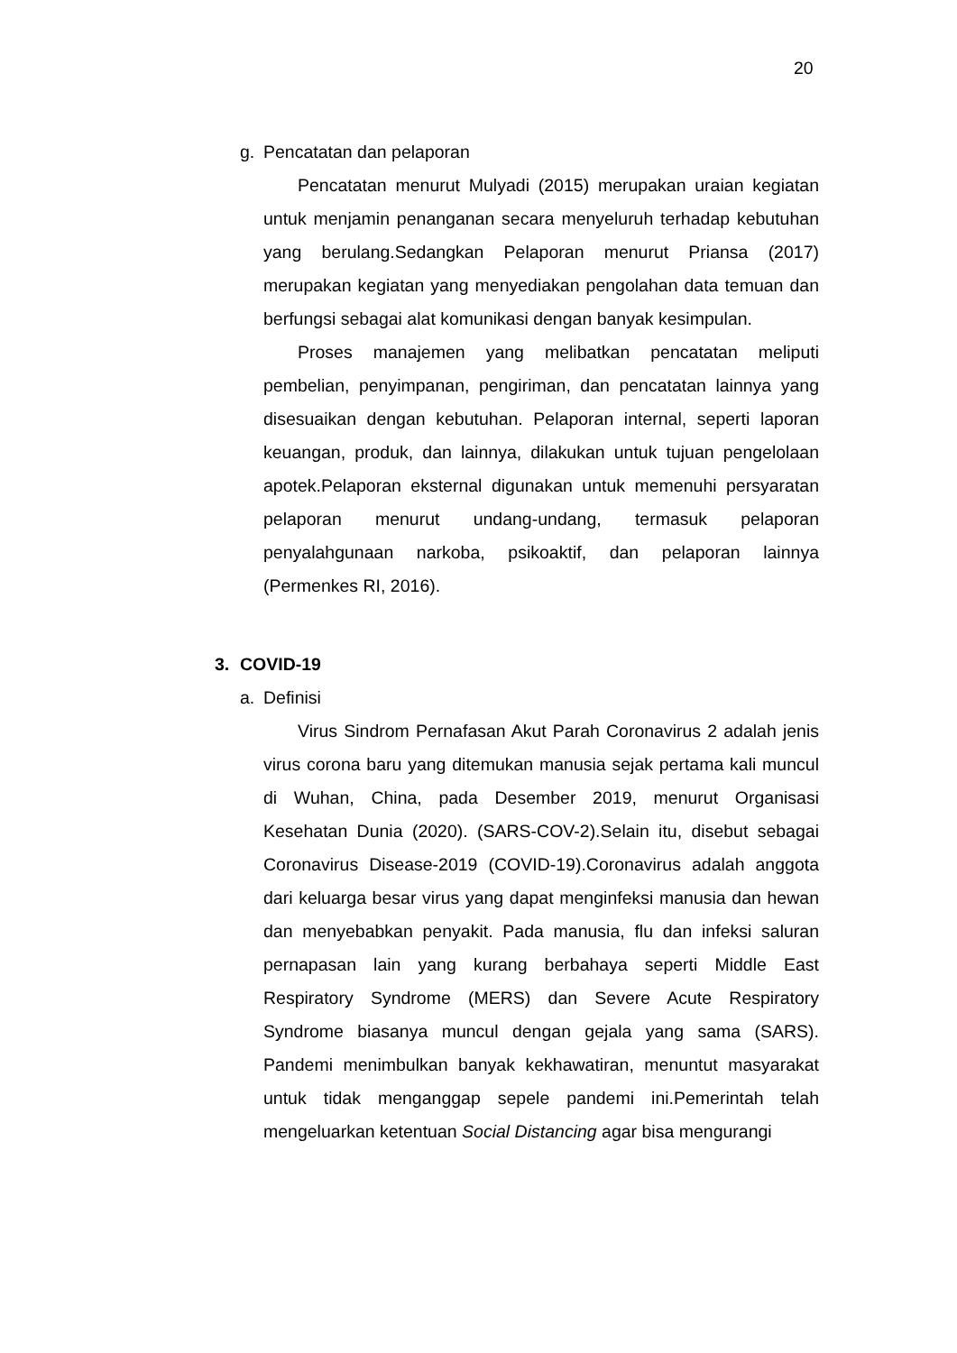20
g. Pencatatan dan pelaporan
Pencatatan menurut Mulyadi (2015) merupakan uraian kegiatan untuk menjamin penanganan secara menyeluruh terhadap kebutuhan yang berulang.Sedangkan Pelaporan menurut Priansa (2017) merupakan kegiatan yang menyediakan pengolahan data temuan dan berfungsi sebagai alat komunikasi dengan banyak kesimpulan.
Proses manajemen yang melibatkan pencatatan meliputi pembelian, penyimpanan, pengiriman, dan pencatatan lainnya yang disesuaikan dengan kebutuhan. Pelaporan internal, seperti laporan keuangan, produk, dan lainnya, dilakukan untuk tujuan pengelolaan apotek.Pelaporan eksternal digunakan untuk memenuhi persyaratan pelaporan menurut undang-undang, termasuk pelaporan penyalahgunaan narkoba, psikoaktif, dan pelaporan lainnya (Permenkes RI, 2016).
3. COVID-19
a. Definisi
Virus Sindrom Pernafasan Akut Parah Coronavirus 2 adalah jenis virus corona baru yang ditemukan manusia sejak pertama kali muncul di Wuhan, China, pada Desember 2019, menurut Organisasi Kesehatan Dunia (2020). (SARS-COV-2).Selain itu, disebut sebagai Coronavirus Disease-2019 (COVID-19).Coronavirus adalah anggota dari keluarga besar virus yang dapat menginfeksi manusia dan hewan dan menyebabkan penyakit. Pada manusia, flu dan infeksi saluran pernapasan lain yang kurang berbahaya seperti Middle East Respiratory Syndrome (MERS) dan Severe Acute Respiratory Syndrome biasanya muncul dengan gejala yang sama (SARS). Pandemi menimbulkan banyak kekhawatiran, menuntut masyarakat untuk tidak menganggap sepele pandemi ini.Pemerintah telah mengeluarkan ketentuan Social Distancing agar bisa mengurangi